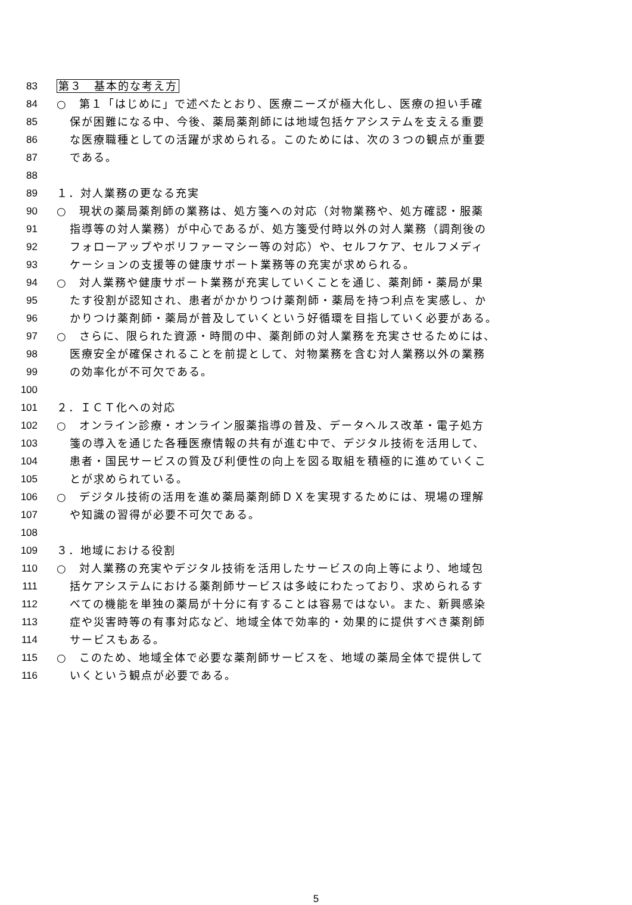83 第３　基本的な考え方
84 ○　第１「はじめに」で述べたとおり、医療ニーズが極大化し、医療の担い手確
85 保が困難になる中、今後、薬局薬剤師には地域包括ケアシステムを支える重要
86 な医療職種としての活躍が求められる。このためには、次の３つの観点が重要
87 である。
88
89 １．対人業務の更なる充実
90 ○　現状の薬局薬剤師の業務は、処方箋への対応（対物業務や、処方確認・服薬
91 指導等の対人業務）が中心であるが、処方箋受付時以外の対人業務（調剤後の
92 フォローアップやポリファーマシー等の対応）や、セルフケア、セルフメディ
93 ケーションの支援等の健康サポート業務等の充実が求められる。
94 ○　対人業務や健康サポート業務が充実していくことを通じ、薬剤師・薬局が果
95 たす役割が認知され、患者がかかりつけ薬剤師・薬局を持つ利点を実感し、か
96 かりつけ薬剤師・薬局が普及していくという好循環を目指していく必要がある。
97 ○　さらに、限られた資源・時間の中、薬剤師の対人業務を充実させるためには、
98 医療安全が確保されることを前提として、対物業務を含む対人業務以外の業務
99 の効率化が不可欠である。
100
101 ２．ＩＣＴ化への対応
102 ○　オンライン診療・オンライン服薬指導の普及、データヘルス改革・電子処方
103 箋の導入を通じた各種医療情報の共有が進む中で、デジタル技術を活用して、
104 患者・国民サービスの質及び利便性の向上を図る取組を積極的に進めていくこ
105 とが求められている。
106 ○　デジタル技術の活用を進め薬局薬剤師ＤＸを実現するためには、現場の理解
107 や知識の習得が必要不可欠である。
108
109 ３．地域における役割
110 ○　対人業務の充実やデジタル技術を活用したサービスの向上等により、地域包
111 括ケアシステムにおける薬剤師サービスは多岐にわたっており、求められるす
112 べての機能を単独の薬局が十分に有することは容易ではない。また、新興感染
113 症や災害時等の有事対応など、地域全体で効率的・効果的に提供すべき薬剤師
114 サービスもある。
115 ○　このため、地域全体で必要な薬剤師サービスを、地域の薬局全体で提供して
116 いくという観点が必要である。
5